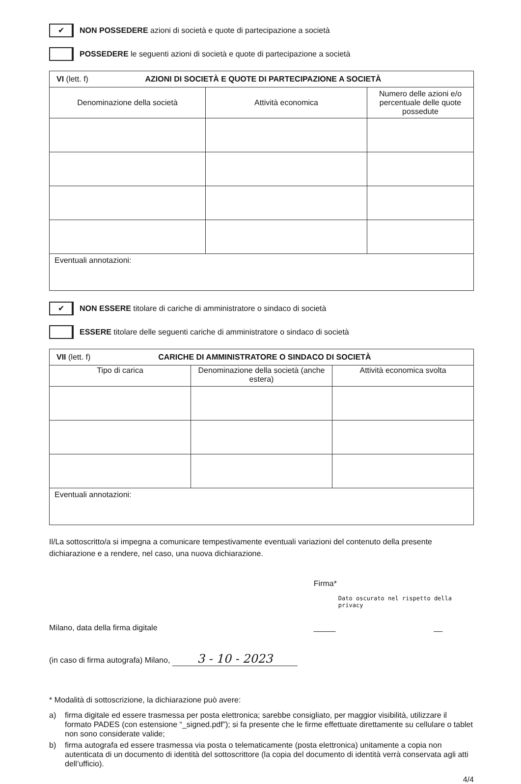✔
NON POSSEDERE azioni di società e quote di partecipazione a società
POSSEDERE le seguenti azioni di società e quote di partecipazione a società
| VI (lett. f) AZIONI DI SOCIETÀ E QUOTE DI PARTECIPAZIONE A SOCIETÀ | | |
| Denominazione della società | Attività economica | Numero delle azioni e/o percentuale delle quote possedute |
| Eventuali annotazioni: | | |
✔
NON ESSERE titolare di cariche di amministratore o sindaco di società
ESSERE titolare delle seguenti cariche di amministratore o sindaco di società
| VII (lett. f) CARICHE DI AMMINISTRATORE O SINDACO DI SOCIETÀ | | |
| Tipo di carica | Denominazione della società (anche estera) | Attività economica svolta |
| Eventuali annotazioni: | | |
Il/La sottoscritto/a si impegna a comunicare tempestivamente eventuali variazioni del contenuto della presente dichiarazione e a rendere, nel caso, una nuova dichiarazione.
Milano, data della firma digitale
(in caso di firma autografa) Milano, 3 - 10 - 2023
Firma*
Dato oscurato nel rispetto della privacy
_____ __
* Modalità di sottoscrizione, la dichiarazione può avere:
a) firma digitale ed essere trasmessa per posta elettronica; sarebbe consigliato, per maggior visibilità, utilizzare il formato PADES (con estensione “_signed.pdf”); si fa presente che le firme effettuate direttamente su cellulare o tablet non sono considerate valide;
b) firma autografa ed essere trasmessa via posta o telematicamente (posta elettronica) unitamente a copia non autenticata di un documento di identità del sottoscrittore (la copia del documento di identità verrà conservata agli atti dell’ufficio).
4/4